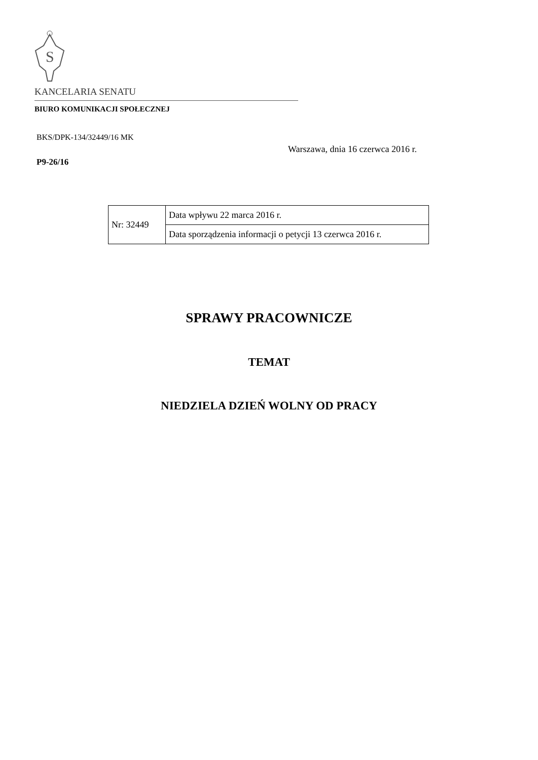S
KANCELARIA SENATU
BIURO KOMUNIKACJI SPOŁECZNEJ
BKS/DPK-134/32449/16 MK
Warszawa, dnia 16 czerwca 2016 r.
P9-26/16
| Nr: 32449 | Data wpływu 22 marca 2016 r. |
| | Data sporządzenia informacji o petycji 13 czerwca 2016 r. |
SPRAWY PRACOWNICZE
TEMAT
NIEDZIELA DZIEŃ WOLNY OD PRACY